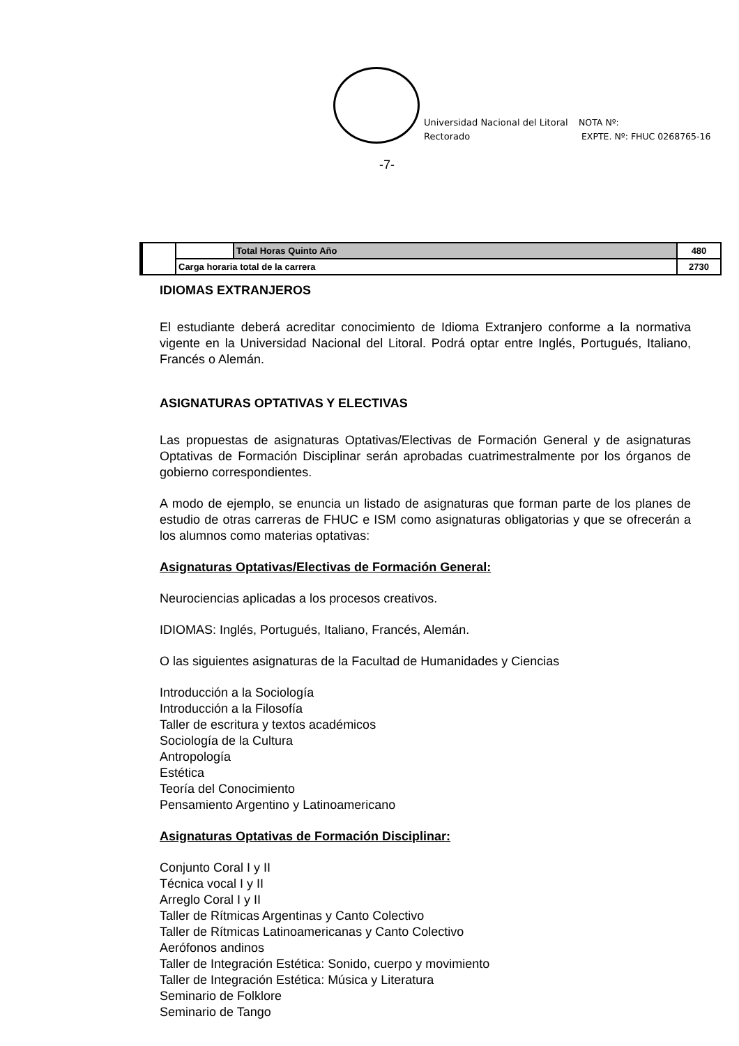Universidad Nacional del Litoral
Rectorado
NOTA Nº:
EXPTE. Nº: FHUC 0268765-16
-7-
| | | Total Horas Quinto Año | 480 |
| | Carga horaria total de la carrera | | 2730 |
IDIOMAS EXTRANJEROS
El estudiante deberá acreditar conocimiento de Idioma Extranjero conforme a la normativa vigente en la Universidad Nacional del Litoral. Podrá optar entre Inglés, Portugués, Italiano, Francés o Alemán.
ASIGNATURAS OPTATIVAS Y ELECTIVAS
Las propuestas de asignaturas Optativas/Electivas de Formación General y de asignaturas Optativas de Formación Disciplinar serán aprobadas cuatrimestralmente por los órganos de gobierno correspondientes.
A modo de ejemplo, se enuncia un listado de asignaturas que forman parte de los planes de estudio de otras carreras de FHUC e ISM como asignaturas obligatorias y que se ofrecerán a los alumnos como materias optativas:
Asignaturas Optativas/Electivas de Formación General:
Neurociencias aplicadas a los procesos creativos.
IDIOMAS: Inglés, Portugués, Italiano, Francés, Alemán.
O las siguientes asignaturas de la Facultad de Humanidades y Ciencias
Introducción a la Sociología
Introducción a la Filosofía
Taller de escritura y textos académicos
Sociología de la Cultura
Antropología
Estética
Teoría del Conocimiento
Pensamiento Argentino y Latinoamericano
Asignaturas Optativas de Formación Disciplinar:
Conjunto Coral I y II
Técnica vocal I y II
Arreglo Coral I y II
Taller de Rítmicas Argentinas y Canto Colectivo
Taller de Rítmicas Latinoamericanas y Canto Colectivo
Aerófonos andinos
Taller de Integración Estética: Sonido, cuerpo y movimiento
Taller de Integración Estética: Música y Literatura
Seminario de Folklore
Seminario de Tango